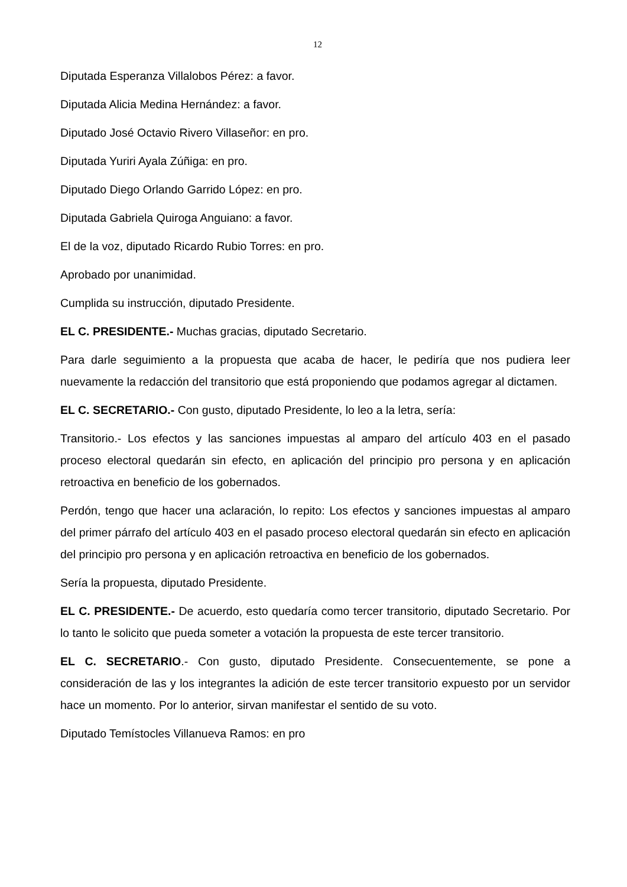12
Diputada Esperanza Villalobos Pérez: a favor.
Diputada Alicia Medina Hernández: a favor.
Diputado José Octavio Rivero Villaseñor: en pro.
Diputada Yuriri Ayala Zúñiga: en pro.
Diputado Diego Orlando Garrido López: en pro.
Diputada Gabriela Quiroga Anguiano: a favor.
El de la voz, diputado Ricardo Rubio Torres: en pro.
Aprobado por unanimidad.
Cumplida su instrucción, diputado Presidente.
EL C. PRESIDENTE.- Muchas gracias, diputado Secretario.
Para darle seguimiento a la propuesta que acaba de hacer, le pediría que nos pudiera leer nuevamente la redacción del transitorio que está proponiendo que podamos agregar al dictamen.
EL C. SECRETARIO.- Con gusto, diputado Presidente, lo leo a la letra, sería:
Transitorio.- Los efectos y las sanciones impuestas al amparo del artículo 403 en el pasado proceso electoral quedarán sin efecto, en aplicación del principio pro persona y en aplicación retroactiva en beneficio de los gobernados.
Perdón, tengo que hacer una aclaración, lo repito: Los efectos y sanciones impuestas al amparo del primer párrafo del artículo 403 en el pasado proceso electoral quedarán sin efecto en aplicación del principio pro persona y en aplicación retroactiva en beneficio de los gobernados.
Sería la propuesta, diputado Presidente.
EL C. PRESIDENTE.- De acuerdo, esto quedaría como tercer transitorio, diputado Secretario. Por lo tanto le solicito que pueda someter a votación la propuesta de este tercer transitorio.
EL C. SECRETARIO.- Con gusto, diputado Presidente. Consecuentemente, se pone a consideración de las y los integrantes la adición de este tercer transitorio expuesto por un servidor hace un momento. Por lo anterior, sirvan manifestar el sentido de su voto.
Diputado Temístocles Villanueva Ramos: en pro